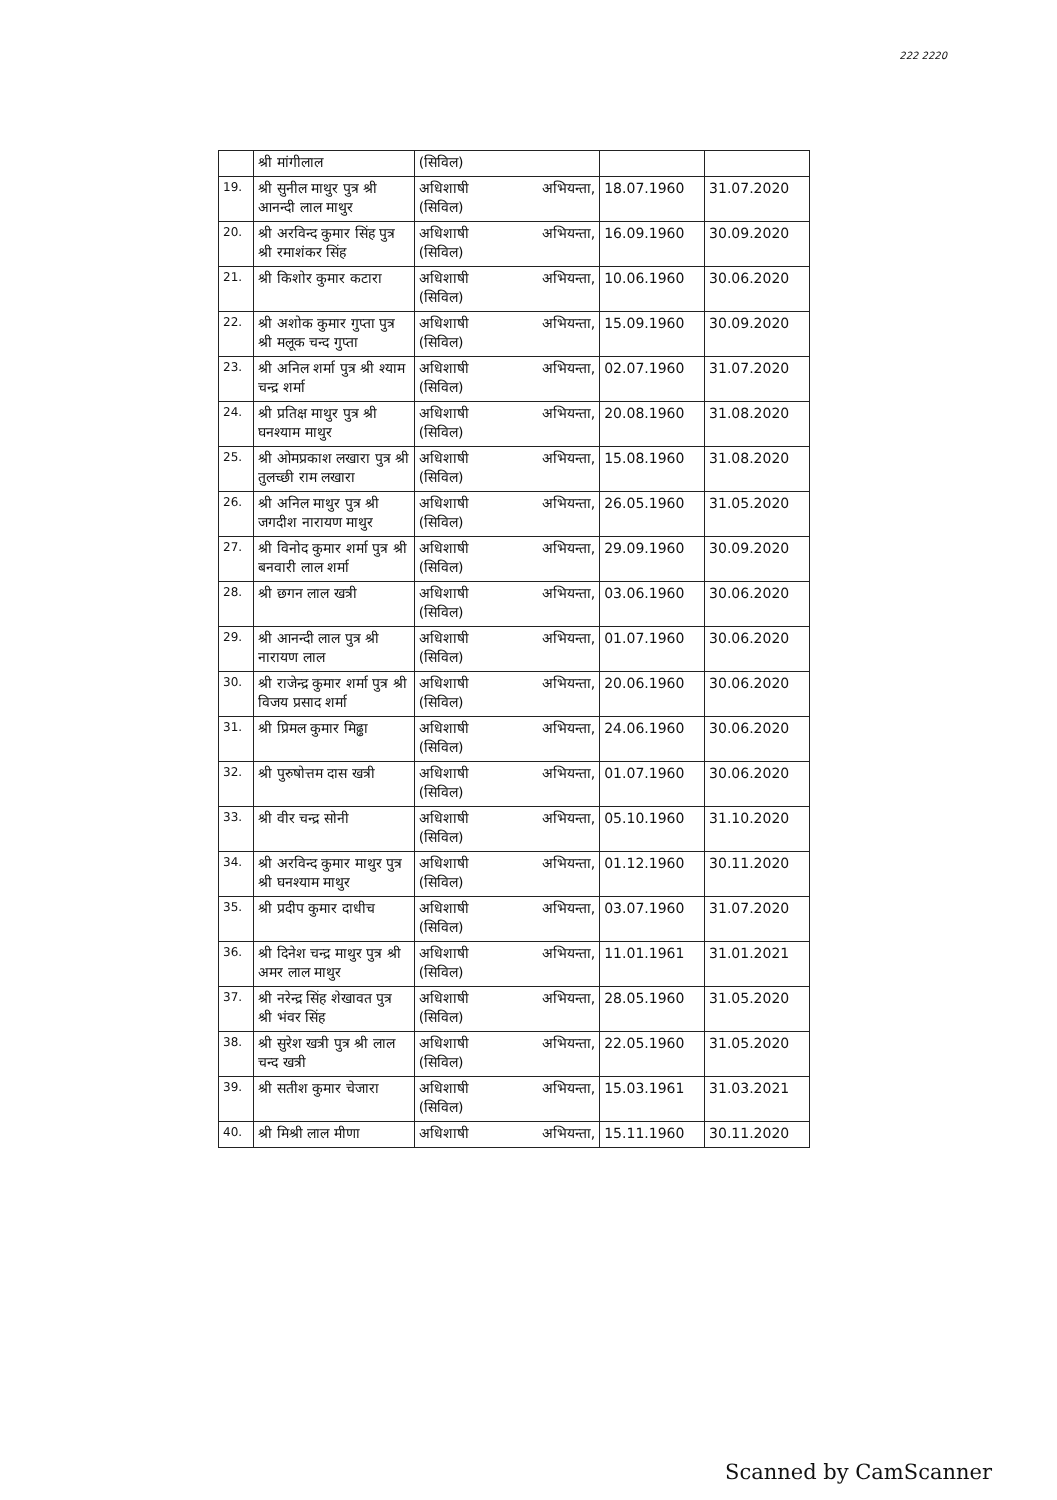222 2220
| | श्री मांगीलाल | (सिविल) | | |
| 19. | श्री सुनील माथुर पुत्र श्री आनन्दी लाल माथुर | अधिशाषी अभियन्ता, (सिविल) | 18.07.1960 | 31.07.2020 |
| 20. | श्री अरविन्द कुमार सिंह पुत्र श्री रमाशंकर सिंह | अधिशाषी अभियन्ता, (सिविल) | 16.09.1960 | 30.09.2020 |
| 21. | श्री किशोर कुमार कटारा | अधिशाषी अभियन्ता, (सिविल) | 10.06.1960 | 30.06.2020 |
| 22. | श्री अशोक कुमार गुप्ता पुत्र श्री मलूक चन्द गुप्ता | अधिशाषी अभियन्ता, (सिविल) | 15.09.1960 | 30.09.2020 |
| 23. | श्री अनिल शर्मा पुत्र श्री श्याम चन्द्र शर्मा | अधिशाषी अभियन्ता, (सिविल) | 02.07.1960 | 31.07.2020 |
| 24. | श्री प्रतिक्ष माथुर पुत्र श्री घनश्याम माथुर | अधिशाषी अभियन्ता, (सिविल) | 20.08.1960 | 31.08.2020 |
| 25. | श्री ओमप्रकाश लखारा पुत्र श्री तुलच्छी राम लखारा | अधिशाषी अभियन्ता, (सिविल) | 15.08.1960 | 31.08.2020 |
| 26. | श्री अनिल माथुर पुत्र श्री जगदीश नारायण माथुर | अधिशाषी अभियन्ता, (सिविल) | 26.05.1960 | 31.05.2020 |
| 27. | श्री विनोद कुमार शर्मा पुत्र श्री बनवारी लाल शर्मा | अधिशाषी अभियन्ता, (सिविल) | 29.09.1960 | 30.09.2020 |
| 28. | श्री छगन लाल खत्री | अधिशाषी अभियन्ता, (सिविल) | 03.06.1960 | 30.06.2020 |
| 29. | श्री आनन्दी लाल पुत्र श्री नारायण लाल | अधिशाषी अभियन्ता, (सिविल) | 01.07.1960 | 30.06.2020 |
| 30. | श्री राजेन्द्र कुमार शर्मा पुत्र श्री विजय प्रसाद शर्मा | अधिशाषी अभियन्ता, (सिविल) | 20.06.1960 | 30.06.2020 |
| 31. | श्री प्रिमल कुमार मिढ्ढा | अधिशाषी अभियन्ता, (सिविल) | 24.06.1960 | 30.06.2020 |
| 32. | श्री पुरुषोत्तम दास खत्री | अधिशाषी अभियन्ता, (सिविल) | 01.07.1960 | 30.06.2020 |
| 33. | श्री वीर चन्द्र सोनी | अधिशाषी अभियन्ता, (सिविल) | 05.10.1960 | 31.10.2020 |
| 34. | श्री अरविन्द कुमार माथुर पुत्र श्री घनश्याम माथुर | अधिशाषी अभियन्ता, (सिविल) | 01.12.1960 | 30.11.2020 |
| 35. | श्री प्रदीप कुमार दाधीच | अधिशाषी अभियन्ता, (सिविल) | 03.07.1960 | 31.07.2020 |
| 36. | श्री दिनेश चन्द्र माथुर पुत्र श्री अमर लाल माथुर | अधिशाषी अभियन्ता, (सिविल) | 11.01.1961 | 31.01.2021 |
| 37. | श्री नरेन्द्र सिंह शेखावत पुत्र श्री भंवर सिंह | अधिशाषी अभियन्ता, (सिविल) | 28.05.1960 | 31.05.2020 |
| 38. | श्री सुरेश खत्री पुत्र श्री लाल चन्द खत्री | अधिशाषी अभियन्ता, (सिविल) | 22.05.1960 | 31.05.2020 |
| 39. | श्री सतीश कुमार चेजारा | अधिशाषी अभियन्ता, (सिविल) | 15.03.1961 | 31.03.2021 |
| 40. | श्री मिश्री लाल मीणा | अधिशाषी अभियन्ता, | 15.11.1960 | 30.11.2020 |
Scanned by CamScanner